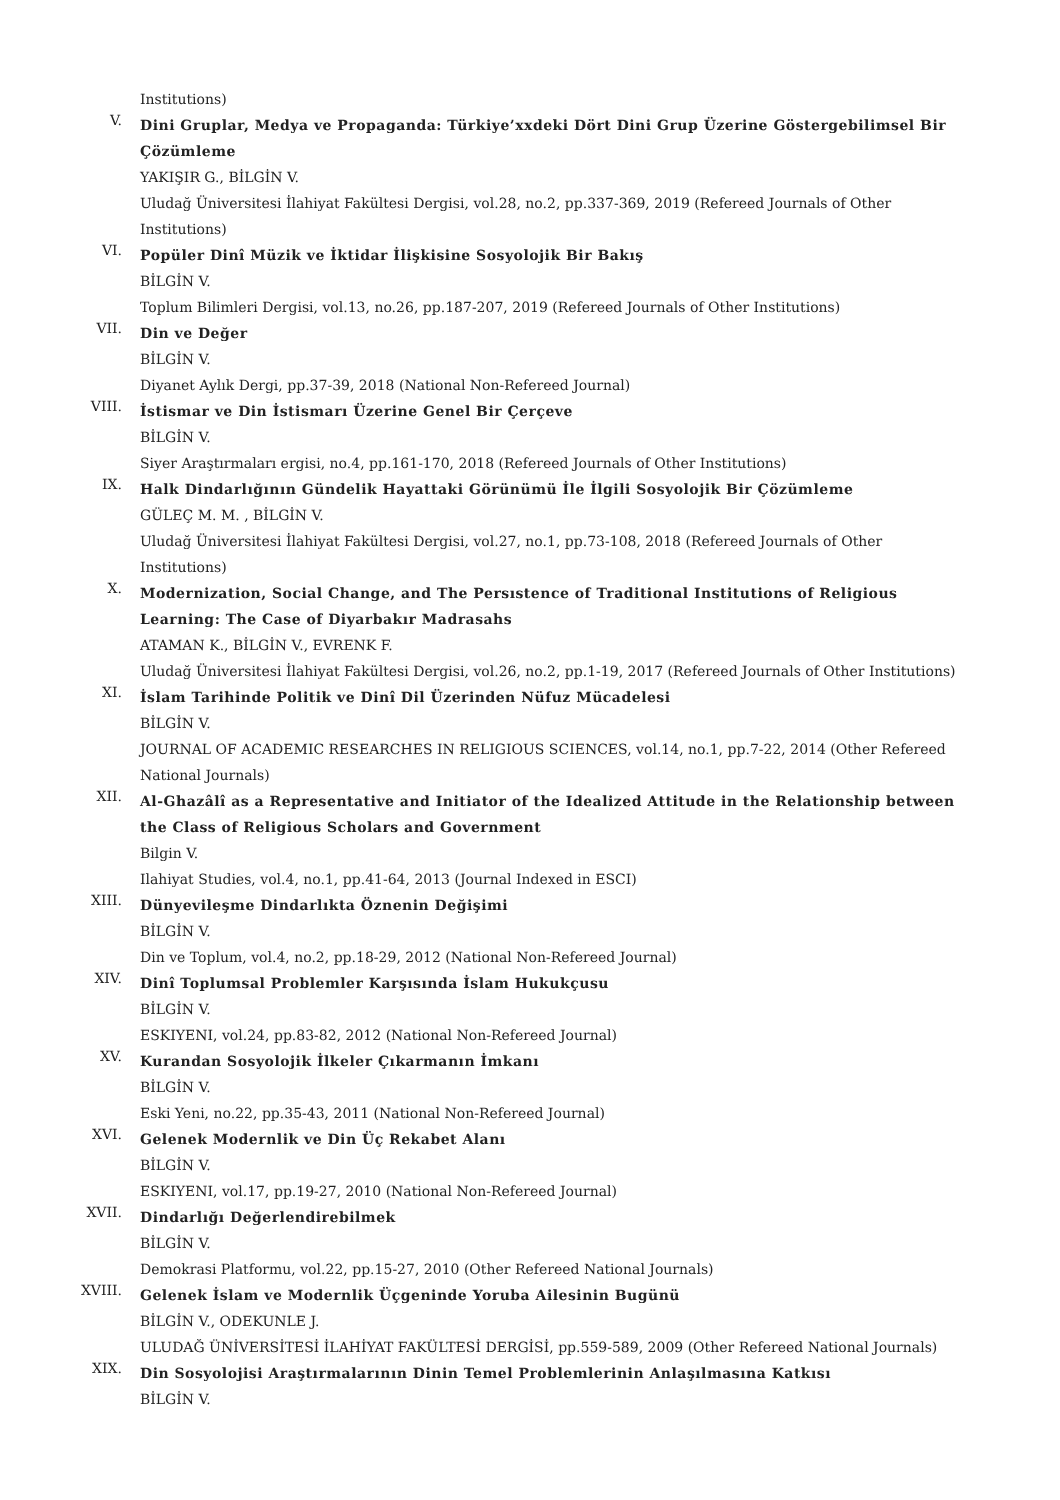Institutions)
V.
Dini Gruplar, Medya ve Propaganda: Türkiye’xxdeki Dört Dini Grup Üzerine Göstergebilimsel Bir Çözümleme
YAKIŞIR G., BİLGİN V.
Uludağ Üniversitesi İlahiyat Fakültesi Dergisi, vol.28, no.2, pp.337-369, 2019 (Refereed Journals of Other Institutions)
VI.
Popüler Dinî Müzik ve İktidar İlişkisine Sosyolojik Bir Bakış
BİLGİN V.
Toplum Bilimleri Dergisi, vol.13, no.26, pp.187-207, 2019 (Refereed Journals of Other Institutions)
VII.
Din ve Değer
BİLGİN V.
Diyanet Aylık Dergi, pp.37-39, 2018 (National Non-Refereed Journal)
VIII.
İstismar ve Din İstismarı Üzerine Genel Bir Çerçeve
BİLGİN V.
Siyer Araştırmaları ergisi, no.4, pp.161-170, 2018 (Refereed Journals of Other Institutions)
IX.
Halk Dindarlığının Gündelik Hayattaki Görünümü İle İlgili Sosyolojik Bir Çözümleme
GÜLEÇ M. M. , BİLGİN V.
Uludağ Üniversitesi İlahiyat Fakültesi Dergisi, vol.27, no.1, pp.73-108, 2018 (Refereed Journals of Other Institutions)
X.
Modernization, Social Change, and The Persıstence of Traditional Institutions of Religious Learning: The Case of Diyarbakır Madrasahs
ATAMAN K., BİLGİN V., EVRENK F.
Uludağ Üniversitesi İlahiyat Fakültesi Dergisi, vol.26, no.2, pp.1-19, 2017 (Refereed Journals of Other Institutions)
XI.
İslam Tarihinde Politik ve Dinî Dil Üzerinden Nüfuz Mücadelesi
BİLGİN V.
JOURNAL OF ACADEMIC RESEARCHES IN RELIGIOUS SCIENCES, vol.14, no.1, pp.7-22, 2014 (Other Refereed National Journals)
XII.
Al-Ghazâlî as a Representative and Initiator of the Idealized Attitude in the Relationship between the Class of Religious Scholars and Government
Bilgin V.
Ilahiyat Studies, vol.4, no.1, pp.41-64, 2013 (Journal Indexed in ESCI)
XIII.
Dünyevileşme Dindarlıkta Öznenin Değişimi
BİLGİN V.
Din ve Toplum, vol.4, no.2, pp.18-29, 2012 (National Non-Refereed Journal)
XIV.
Dinî Toplumsal Problemler Karşısında İslam Hukukçusu
BİLGİN V.
ESKIYENI, vol.24, pp.83-82, 2012 (National Non-Refereed Journal)
XV.
Kurandan Sosyolojik İlkeler Çıkarmanın İmkanı
BİLGİN V.
Eski Yeni, no.22, pp.35-43, 2011 (National Non-Refereed Journal)
XVI.
Gelenek Modernlik ve Din Üç Rekabet Alanı
BİLGİN V.
ESKIYENI, vol.17, pp.19-27, 2010 (National Non-Refereed Journal)
XVII.
Dindarlığı Değerlendirebilmek
BİLGİN V.
Demokrasi Platformu, vol.22, pp.15-27, 2010 (Other Refereed National Journals)
XVIII.
Gelenek İslam ve Modernlik Üçgeninde Yoruba Ailesinin Bugünü
BİLGİN V., ODEKUNLE J.
ULUDAĞ ÜNİVERSİTESİ İLAHİYAT FAKÜLTESİ DERGİSİ, pp.559-589, 2009 (Other Refereed National Journals)
XIX.
Din Sosyolojisi Araştırmalarının Dinin Temel Problemlerinin Anlaşılmasına Katkısı
BİLGİN V.